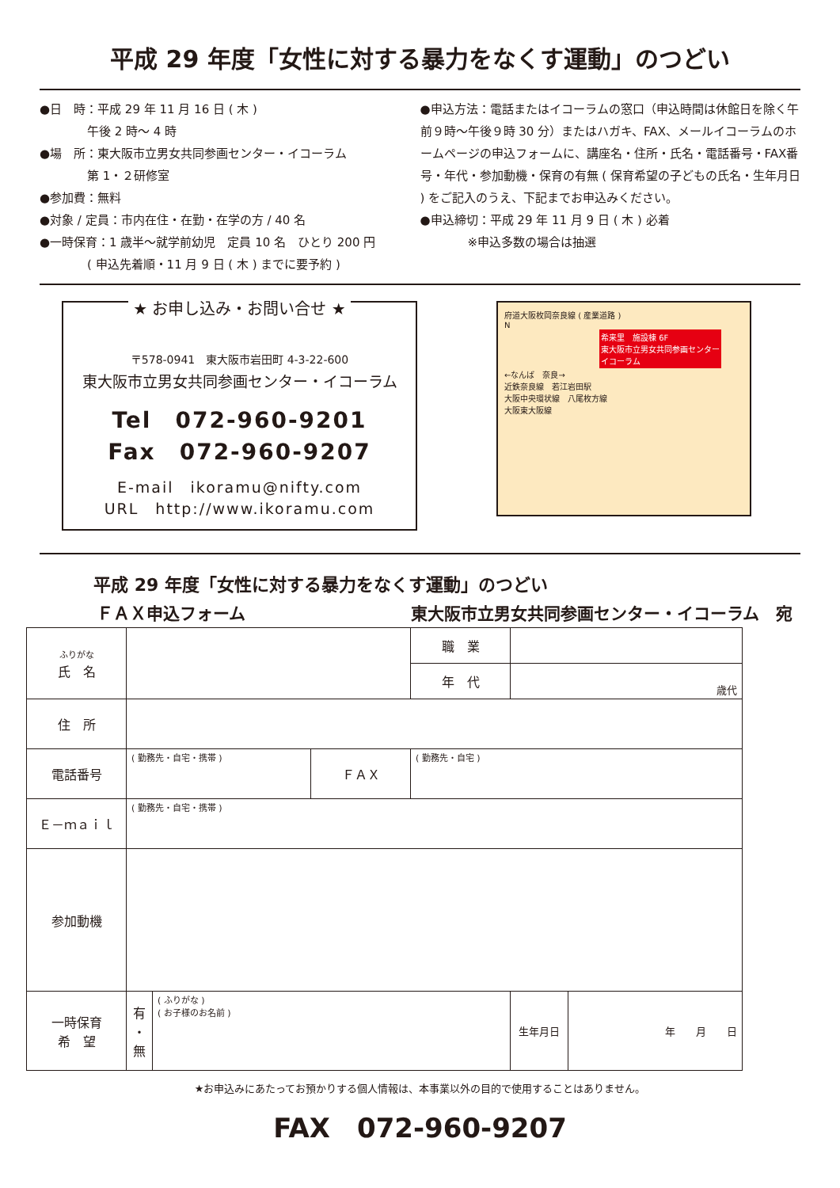平成 29 年度「女性に対する暴力をなくす運動」のつどい
●日　時：平成 29 年 11 月 16 日 ( 木 )
　　　　午後 2 時〜 4 時
●場　所：東大阪市立男女共同参画センター・イコーラム
　　　　第 1・２研修室
●参加費：無料
●対象 / 定員：市内在住・在勤・在学の方 / 40 名
●一時保育：1 歳半〜就学前幼児　定員 10 名　ひとり 200 円
　　　　( 申込先着順・11 月 9 日 ( 木 ) までに要予約 )
●申込方法：電話またはイコーラムの窓口（申込時間は休館日を除く午前９時〜午後９時 30 分）またはハガキ、FAX、メールイコーラムのホームページの申込フォームに、講座名・住所・氏名・電話番号・FAX番号・年代・参加動機・保育の有無 ( 保育希望の子どもの氏名・生年月日 ) をご記入のうえ、下記までお申込みください。
●申込締切：平成 29 年 11 月 9 日 ( 木 ) 必着
　　　　※申込多数の場合は抽選
★ お申し込み・お問い合せ ★
〒578-0941　東大阪市岩田町 4-3-22-600
東大阪市立男女共同参画センター・イコーラム
Tel　072-960-9201
Fax　072-960-9207
E-mail　ikoramu@nifty.com
URL　http://www.ikoramu.com
府道大阪枚岡奈良線 ( 産業道路 )
N
希来里　施設棟 6F
東大阪市立男女共同参画センター
イコーラム
←なんば　奈良→
近鉄奈良線　若江岩田駅
大阪中央環状線　八尾枚方線
大阪東大阪線
平成 29 年度「女性に対する暴力をなくす運動」のつどい
ＦＡＸ申込フォーム 東大阪市立男女共同参画センター・イコーラム　宛
| ふりがな 氏 名 | | | | 職 業 | | |
| | | | | 年 代 | 歳代 | |
| 住 所 | | | | | | |
| 電話番号 | ( 勤務先・自宅・携帯 ) | | ＦＡＸ | ( 勤務先・自宅 ) | | |
| Ｅ－ｍａｉｌ | ( 勤務先・自宅・携帯 ) | | | | | |
| 参加動機 | | | | | | |
| 一時保育 希 望 | 有 ・ 無 | ( ふりがな ) ( お子様のお名前 ) | | | 生年月日 | 年 月 日 |
★お申込みにあたってお預かりする個人情報は、本事業以外の目的で使用することはありません。
FAX　072-960-9207